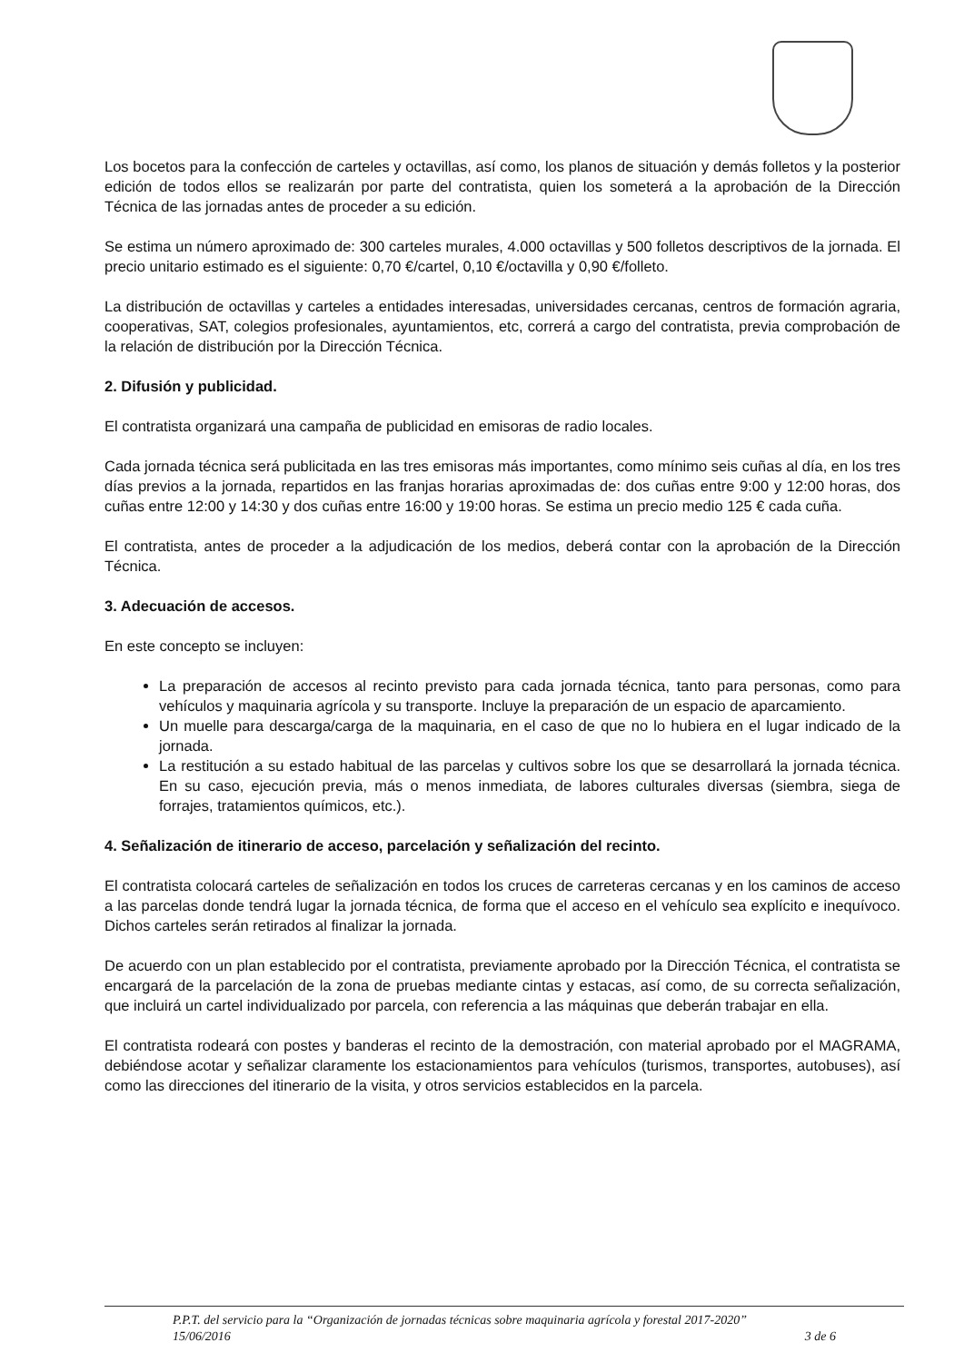Los bocetos para la confección de carteles y octavillas, así como, los planos de situación y demás folletos y la posterior edición de todos ellos se realizarán por parte del contratista, quien los someterá a la aprobación de la Dirección Técnica de las jornadas antes de proceder a su edición.
Se estima un número aproximado de: 300 carteles murales, 4.000 octavillas y 500 folletos descriptivos de la jornada. El precio unitario estimado es el siguiente: 0,70 €/cartel, 0,10 €/octavilla y 0,90 €/folleto.
La distribución de octavillas y carteles a entidades interesadas, universidades cercanas, centros de formación agraria, cooperativas, SAT, colegios profesionales, ayuntamientos, etc, correrá a cargo del contratista, previa comprobación de la relación de distribución por la Dirección Técnica.
2. Difusión y publicidad.
El contratista organizará una campaña de publicidad en emisoras de radio locales.
Cada jornada técnica será publicitada en las tres emisoras más importantes, como mínimo seis cuñas al día, en los tres días previos a la jornada, repartidos en las franjas horarias aproximadas de: dos cuñas entre 9:00 y 12:00 horas, dos cuñas entre 12:00 y 14:30 y dos cuñas entre 16:00 y 19:00 horas. Se estima un precio medio 125 € cada cuña.
El contratista, antes de proceder a la adjudicación de los medios, deberá contar con la aprobación de la Dirección Técnica.
3. Adecuación de accesos.
En este concepto se incluyen:
La preparación de accesos al recinto previsto para cada jornada técnica, tanto para personas, como para vehículos y maquinaria agrícola y su transporte. Incluye la preparación de un espacio de aparcamiento.
Un muelle para descarga/carga de la maquinaria, en el caso de que no lo hubiera en el lugar indicado de la jornada.
La restitución a su estado habitual de las parcelas y cultivos sobre los que se desarrollará la jornada técnica. En su caso, ejecución previa, más o menos inmediata, de labores culturales diversas (siembra, siega de forrajes, tratamientos químicos, etc.).
4. Señalización de itinerario de acceso, parcelación y señalización del recinto.
El contratista colocará carteles de señalización en todos los cruces de carreteras cercanas y en los caminos de acceso a las parcelas donde tendrá lugar la jornada técnica, de forma que el acceso en el vehículo sea explícito e inequívoco. Dichos carteles serán retirados al finalizar la jornada.
De acuerdo con un plan establecido por el contratista, previamente aprobado por la Dirección Técnica, el contratista se encargará de la parcelación de la zona de pruebas mediante cintas y estacas, así como, de su correcta señalización, que incluirá un cartel individualizado por parcela, con referencia a las máquinas que deberán trabajar en ella.
El contratista rodeará con postes y banderas el recinto de la demostración, con material aprobado por el MAGRAMA, debiéndose acotar y señalizar claramente los estacionamientos para vehículos (turismos, transportes, autobuses), así como las direcciones del itinerario de la visita, y otros servicios establecidos en la parcela.
P.P.T. del servicio para la “Organización de jornadas técnicas sobre maquinaria agrícola y forestal 2017-2020”
15/06/2016 3 de 6